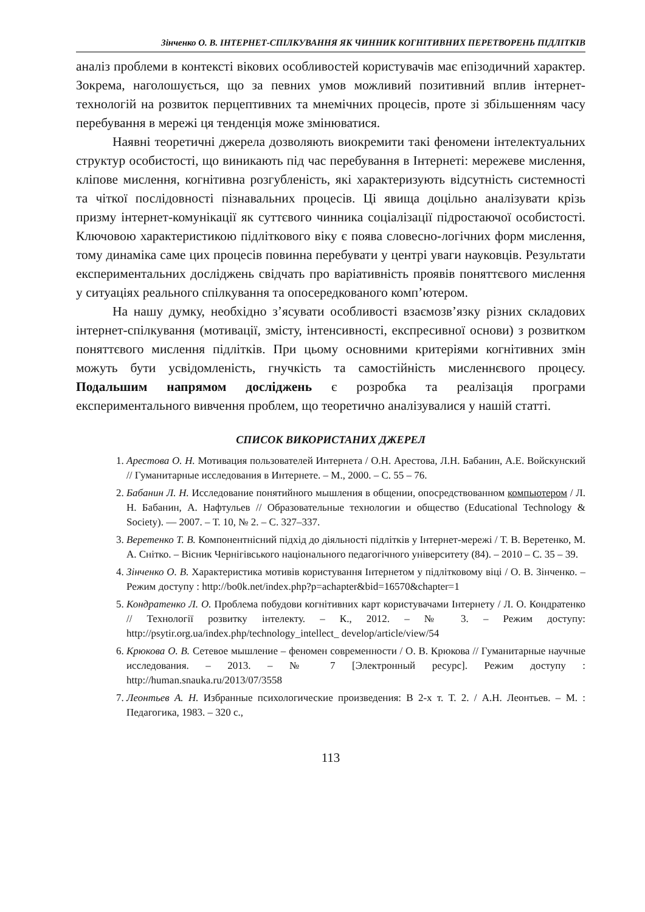Зінченко О. В. ІНТЕРНЕТ-СПІЛКУВАННЯ ЯК ЧИННИК КОГНІТИВНИХ ПЕРЕТВОРЕНЬ ПІДЛІТКІВ
аналіз проблеми в контексті вікових особливостей користувачів має епізодичний характер. Зокрема, наголошується, що за певних умов можливий позитивний вплив інтернет-технологій на розвиток перцептивних та мнемічних процесів, проте зі збільшенням часу перебування в мережі ця тенденція може змінюватися.
Наявні теоретичні джерела дозволяють виокремити такі феномени інтелектуальних структур особистості, що виникають під час перебування в Інтернеті: мережеве мислення, кліпове мислення, когнітивна розгубленість, які характеризують відсутність системності та чіткої послідовності пізнавальних процесів. Ці явища доцільно аналізувати крізь призму інтернет-комунікації як суттєвого чинника соціалізації підростаючої особистості. Ключовою характеристикою підліткового віку є поява словесно-логічних форм мислення, тому динаміка саме цих процесів повинна перебувати у центрі уваги науковців. Результати експериментальних досліджень свідчать про варіативність проявів поняттєвого мислення у ситуаціях реального спілкування та опосередкованого комп’ютером.
На нашу думку, необхідно з’ясувати особливості взаємозв’язку різних складових інтернет-спілкування (мотивації, змісту, інтенсивності, експресивної основи) з розвитком поняттєвого мислення підлітків. При цьому основними критеріями когнітивних змін можуть бути усвідомленість, гнучкість та самостійність мисленнєвого процесу. Подальшим напрямом досліджень є розробка та реалізація програми експериментального вивчення проблем, що теоретично аналізувалися у нашій статті.
СПИСОК ВИКОРИСТАНИХ ДЖЕРЕЛ
1. Арестова О. Н. Мотивация пользователей Интернета / О.Н. Арестова, Л.Н. Бабанин, А.Е. Войскунский // Гуманитарные исследования в Интернете. – М., 2000. – С. 55 – 76.
2. Бабанин Л. Н. Исследование понятийного мышления в общении, опосредствованном компьютером / Л. Н. Бабанин, А. Нафтульев // Образовательные технологии и общество (Educational Technology & Society). — 2007. – Т. 10, № 2. – С. 327–337.
3. Веретенко Т. В. Компонентнісний підхід до діяльності підлітків у Інтернет-мережі / Т. В. Веретенко, М. А. Снітко. – Вісник Чернігівського національного педагогічного університету (84). – 2010 – С. 35 – 39.
4. Зінченко О. В. Характеристика мотивів користування Інтернетом у підлітковому віці / О. В. Зінченко. – Режим доступу : http://bo0k.net/index.php?p=achapter&bid=16570&chapter=1
5. Кондратенко Л. О. Проблема побудови когнітивних карт користувачами Інтернету / Л. О. Кондратенко // Технології розвитку інтелекту. – К., 2012. – № 3. – Режим доступу: http://psytir.org.ua/index.php/technology_intellect_ develop/article/view/54
6. Крюкова О. В. Сетевое мышление – феномен современности / О. В. Крюкова // Гуманитарные научные исследования. – 2013. – № 7 [Электронный ресурс]. Режим доступу : http://human.snauka.ru/2013/07/3558
7. Леонтьев А. Н. Избранные психологические произведения: В 2-х т. Т. 2. / А.Н. Леонтьев. – М. : Педагогика, 1983. – 320 с.,
113